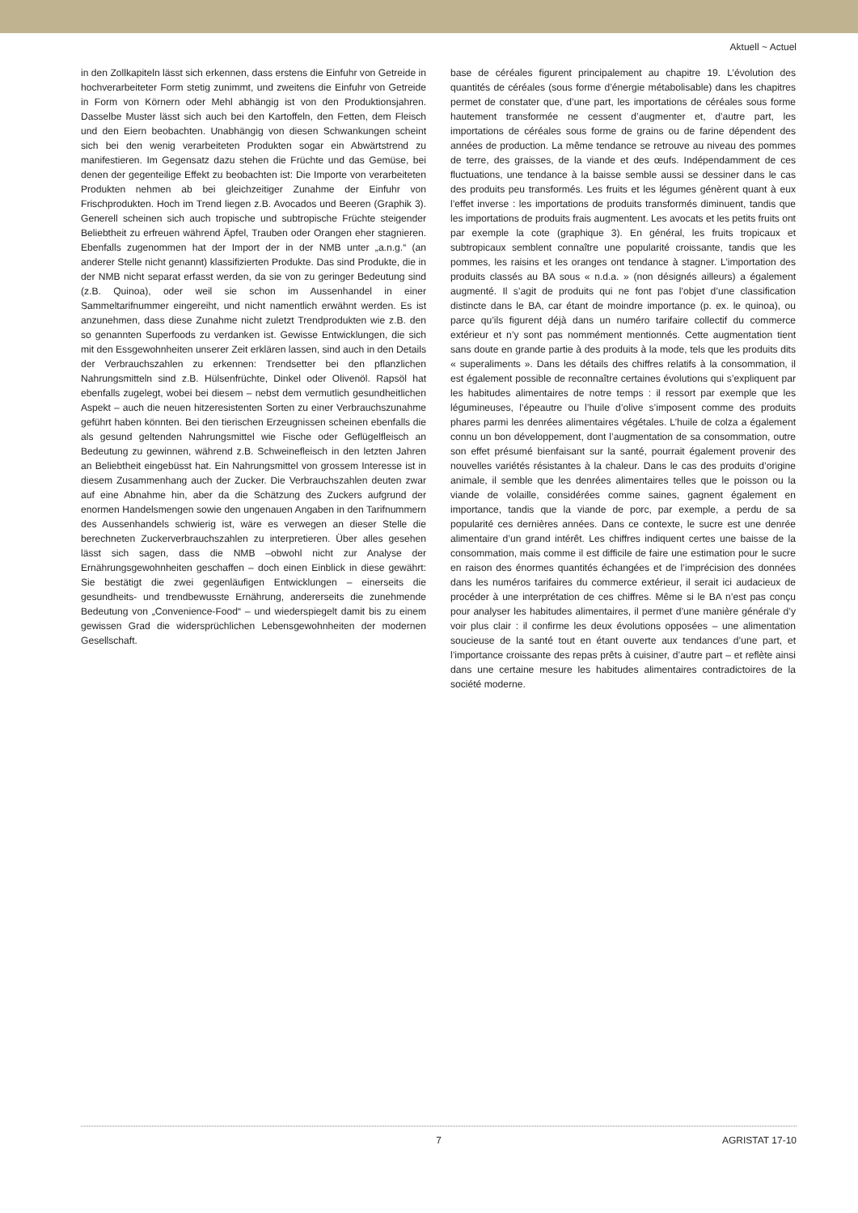Aktuell ~ Actuel
in den Zollkapiteln lässt sich erkennen, dass erstens die Einfuhr von Getreide in hochverarbeiteter Form stetig zunimmt, und zweitens die Einfuhr von Getreide in Form von Körnern oder Mehl abhängig ist von den Produktionsjahren. Dasselbe Muster lässt sich auch bei den Kartoffeln, den Fetten, dem Fleisch und den Eiern beobachten. Unabhängig von diesen Schwankungen scheint sich bei den wenig verarbeiteten Produkten sogar ein Abwärtstrend zu manifestieren. Im Gegensatz dazu stehen die Früchte und das Gemüse, bei denen der gegenteilige Effekt zu beobachten ist: Die Importe von verarbeiteten Produkten nehmen ab bei gleichzeitiger Zunahme der Einfuhr von Frischprodukten. Hoch im Trend liegen z.B. Avocados und Beeren (Graphik 3). Generell scheinen sich auch tropische und subtropische Früchte steigender Beliebtheit zu erfreuen während Äpfel, Trauben oder Orangen eher stagnieren. Ebenfalls zugenommen hat der Import der in der NMB unter „a.n.g.“ (an anderer Stelle nicht genannt) klassifizierten Produkte. Das sind Produkte, die in der NMB nicht separat erfasst werden, da sie von zu geringer Bedeutung sind (z.B. Quinoa), oder weil sie schon im Aussenhandel in einer Sammeltarifnummer eingereiht, und nicht namentlich erwähnt werden. Es ist anzunehmen, dass diese Zunahme nicht zuletzt Trendprodukten wie z.B. den so genannten Superfoods zu verdanken ist. Gewisse Entwicklungen, die sich mit den Essgewohnheiten unserer Zeit erklären lassen, sind auch in den Details der Verbrauchszahlen zu erkennen: Trendsetter bei den pflanzlichen Nahrungsmitteln sind z.B. Hülsenfrüchte, Dinkel oder Olivenöl. Rapsöl hat ebenfalls zugelegt, wobei bei diesem – nebst dem vermutlich gesundheitlichen Aspekt – auch die neuen hitzeresistenten Sorten zu einer Verbrauchszunahme geführt haben könnten. Bei den tierischen Erzeugnissen scheinen ebenfalls die als gesund geltenden Nahrungsmittel wie Fische oder Geflügelfleisch an Bedeutung zu gewinnen, während z.B. Schweinefleisch in den letzten Jahren an Beliebtheit eingebüsst hat. Ein Nahrungsmittel von grossem Interesse ist in diesem Zusammenhang auch der Zucker. Die Verbrauchszahlen deuten zwar auf eine Abnahme hin, aber da die Schätzung des Zuckers aufgrund der enormen Handelsmengen sowie den ungenauen Angaben in den Tarifnummern des Aussenhandels schwierig ist, wäre es verwegen an dieser Stelle die berechneten Zuckerverbrauchszahlen zu interpretieren. Über alles gesehen lässt sich sagen, dass die NMB –obwohl nicht zur Analyse der Ernährungsgewohnheiten geschaffen – doch einen Einblick in diese gewährt: Sie bestätigt die zwei gegenläufigen Entwicklungen – einerseits die gesundheits- und trendbewusste Ernährung, andererseits die zunehmende Bedeutung von „Convenience-Food“ – und wiederspiegelt damit bis zu einem gewissen Grad die widersprüchlichen Lebensgewohnheiten der modernen Gesellschaft.
base de céréales figurent principalement au chapitre 19. L’évolution des quantités de céréales (sous forme d’énergie métabolisable) dans les chapitres permet de constater que, d’une part, les importations de céréales sous forme hautement transformée ne cessent d’augmenter et, d’autre part, les importations de céréales sous forme de grains ou de farine dépendent des années de production. La même tendance se retrouve au niveau des pommes de terre, des graisses, de la viande et des œufs. Indépendamment de ces fluctuations, une tendance à la baisse semble aussi se dessiner dans le cas des produits peu transformés. Les fruits et les légumes génèrent quant à eux l’effet inverse : les importations de produits transformés diminuent, tandis que les importations de produits frais augmentent. Les avocats et les petits fruits ont par exemple la cote (graphique 3). En général, les fruits tropicaux et subtropicaux semblent connaître une popularité croissante, tandis que les pommes, les raisins et les oranges ont tendance à stagner. L’importation des produits classés au BA sous « n.d.a. » (non désignés ailleurs) a également augmenté. Il s’agit de produits qui ne font pas l’objet d’une classification distincte dans le BA, car étant de moindre importance (p. ex. le quinoa), ou parce qu’ils figurent déjà dans un numéro tarifaire collectif du commerce extérieur et n’y sont pas nommément mentionnés. Cette augmentation tient sans doute en grande partie à des produits à la mode, tels que les produits dits « superaliments ». Dans les détails des chiffres relatifs à la consommation, il est également possible de reconnaître certaines évolutions qui s’expliquent par les habitudes alimentaires de notre temps : il ressort par exemple que les légumineuses, l’épeautre ou l’huile d’olive s’imposent comme des produits phares parmi les denrées alimentaires végétales. L’huile de colza a également connu un bon développement, dont l’augmentation de sa consommation, outre son effet présumé bienfaisant sur la santé, pourrait également provenir des nouvelles variétés résistantes à la chaleur. Dans le cas des produits d’origine animale, il semble que les denrées alimentaires telles que le poisson ou la viande de volaille, considérées comme saines, gagnent également en importance, tandis que la viande de porc, par exemple, a perdu de sa popularité ces dernières années. Dans ce contexte, le sucre est une denrée alimentaire d’un grand intérêt. Les chiffres indiquent certes une baisse de la consommation, mais comme il est difficile de faire une estimation pour le sucre en raison des énormes quantités échangées et de l’imprécision des données dans les numéros tarifaires du commerce extérieur, il serait ici audacieux de procéder à une interprétation de ces chiffres. Même si le BA n’est pas conçu pour analyser les habitudes alimentaires, il permet d’une manière générale d’y voir plus clair : il confirme les deux évolutions opposées – une alimentation soucieuse de la santé tout en étant ouverte aux tendances d’une part, et l’importance croissante des repas prêts à cuisiner, d’autre part – et reflète ainsi dans une certaine mesure les habitudes alimentaires contradictoires de la société moderne.
7 AGRISTAT 17-10